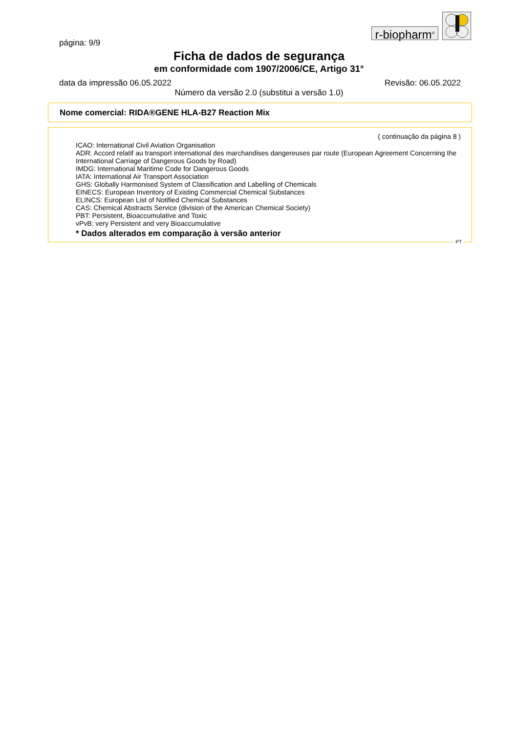r-biopharm<sup>®</sup>
página: 9/9
Ficha de dados de segurança
em conformidade com 1907/2006/CE, Artigo 31°
data da impressão 06.05.2022 Revisão: 06.05.2022
Número da versão 2.0 (substitui a versão 1.0)
Nome comercial: RIDA®GENE HLA-B27 Reaction Mix
( continuação da página 8 )
ICAO: International Civil Aviation Organisation
ADR: Accord relatif au transport international des marchandises dangereuses par route (European Agreement Concerning the International Carriage of Dangerous Goods by Road)
IMDG: International Maritime Code for Dangerous Goods
IATA: International Air Transport Association
GHS: Globally Harmonised System of Classification and Labelling of Chemicals
EINECS: European Inventory of Existing Commercial Chemical Substances
ELINCS: European List of Notified Chemical Substances
CAS: Chemical Abstracts Service (division of the American Chemical Society)
PBT: Persistent, Bioaccumulative and Toxic
vPvB: very Persistent and very Bioaccumulative
* Dados alterados em comparação à versão anterior
PT